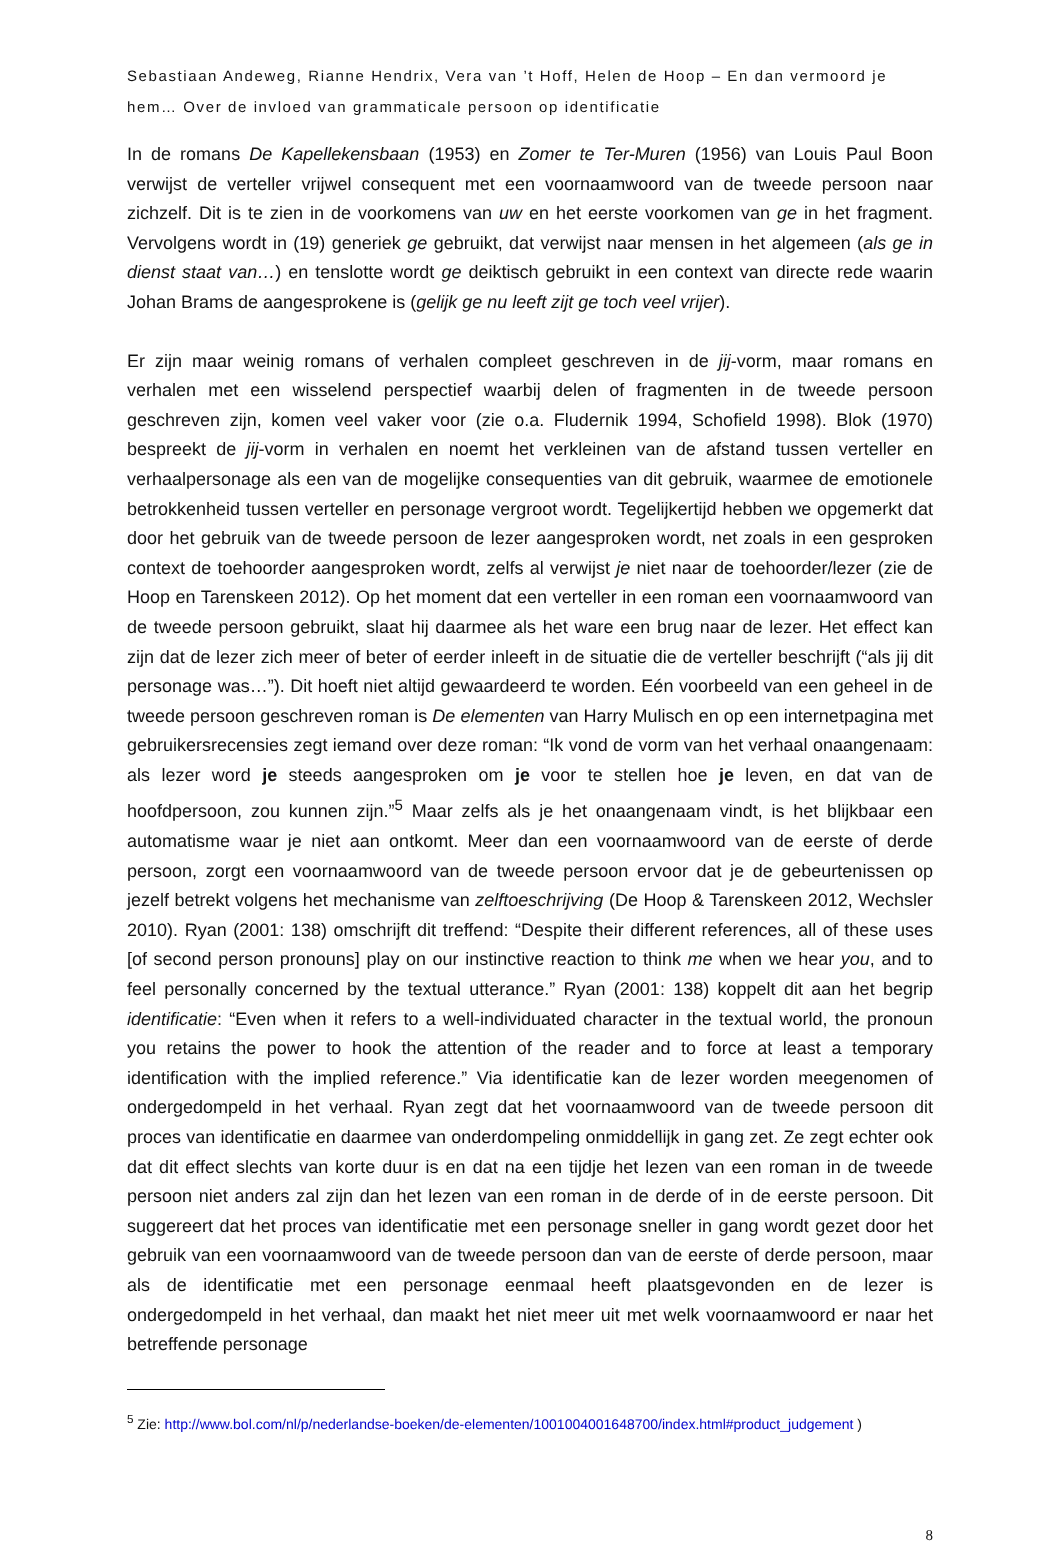Sebastiaan Andeweg, Rianne Hendrix, Vera van ’t Hoff, Helen de Hoop – En dan vermoord je hem… Over de invloed van grammaticale persoon op identificatie
In de romans De Kapellekensbaan (1953) en Zomer te Ter-Muren (1956) van Louis Paul Boon verwijst de verteller vrijwel consequent met een voornaamwoord van de tweede persoon naar zichzelf. Dit is te zien in de voorkomens van uw en het eerste voorkomen van ge in het fragment. Vervolgens wordt in (19) generiek ge gebruikt, dat verwijst naar mensen in het algemeen (als ge in dienst staat van…) en tenslotte wordt ge deiktisch gebruikt in een context van directe rede waarin Johan Brams de aangesprokene is (gelijk ge nu leeft zijt ge toch veel vrijer).
Er zijn maar weinig romans of verhalen compleet geschreven in de jij-vorm, maar romans en verhalen met een wisselend perspectief waarbij delen of fragmenten in de tweede persoon geschreven zijn, komen veel vaker voor (zie o.a. Fludernik 1994, Schofield 1998). Blok (1970) bespreekt de jij-vorm in verhalen en noemt het verkleinen van de afstand tussen verteller en verhaalpersonage als een van de mogelijke consequenties van dit gebruik, waarmee de emotionele betrokkenheid tussen verteller en personage vergroot wordt. Tegelijkertijd hebben we opgemerkt dat door het gebruik van de tweede persoon de lezer aangesproken wordt, net zoals in een gesproken context de toehoorder aangesproken wordt, zelfs al verwijst je niet naar de toehoorder/lezer (zie de Hoop en Tarenskeen 2012). Op het moment dat een verteller in een roman een voornaamwoord van de tweede persoon gebruikt, slaat hij daarmee als het ware een brug naar de lezer. Het effect kan zijn dat de lezer zich meer of beter of eerder inleeft in de situatie die de verteller beschrijft (“als jij dit personage was…”). Dit hoeft niet altijd gewaardeerd te worden. Eén voorbeeld van een geheel in de tweede persoon geschreven roman is De elementen van Harry Mulisch en op een internetpagina met gebruikersrecensies zegt iemand over deze roman: “Ik vond de vorm van het verhaal onaangenaam: als lezer word je steeds aangesproken om je voor te stellen hoe je leven, en dat van de hoofdpersoon, zou kunnen zijn.”<sup>5</sup> Maar zelfs als je het onaangenaam vindt, is het blijkbaar een automatisme waar je niet aan ontkomt. Meer dan een voornaamwoord van de eerste of derde persoon, zorgt een voornaamwoord van de tweede persoon ervoor dat je de gebeurtenissen op jezelf betrekt volgens het mechanisme van zelftoeschrijving (De Hoop & Tarenskeen 2012, Wechsler 2010). Ryan (2001: 138) omschrijft dit treffend: “Despite their different references, all of these uses [of second person pronouns] play on our instinctive reaction to think me when we hear you, and to feel personally concerned by the textual utterance.” Ryan (2001: 138) koppelt dit aan het begrip identificatie: “Even when it refers to a well-individuated character in the textual world, the pronoun you retains the power to hook the attention of the reader and to force at least a temporary identification with the implied reference.” Via identificatie kan de lezer worden meegenomen of ondergedompeld in het verhaal. Ryan zegt dat het voornaamwoord van de tweede persoon dit proces van identificatie en daarmee van onderdompeling onmiddellijk in gang zet. Ze zegt echter ook dat dit effect slechts van korte duur is en dat na een tijdje het lezen van een roman in de tweede persoon niet anders zal zijn dan het lezen van een roman in de derde of in de eerste persoon. Dit suggereert dat het proces van identificatie met een personage sneller in gang wordt gezet door het gebruik van een voornaamwoord van de tweede persoon dan van de eerste of derde persoon, maar als de identificatie met een personage eenmaal heeft plaatsgevonden en de lezer is ondergedompeld in het verhaal, dan maakt het niet meer uit met welk voornaamwoord er naar het betreffende personage
<sup>5</sup> Zie: http://www.bol.com/nl/p/nederlandse-boeken/de-elementen/1001004001648700/index.html#product_judgement )
8